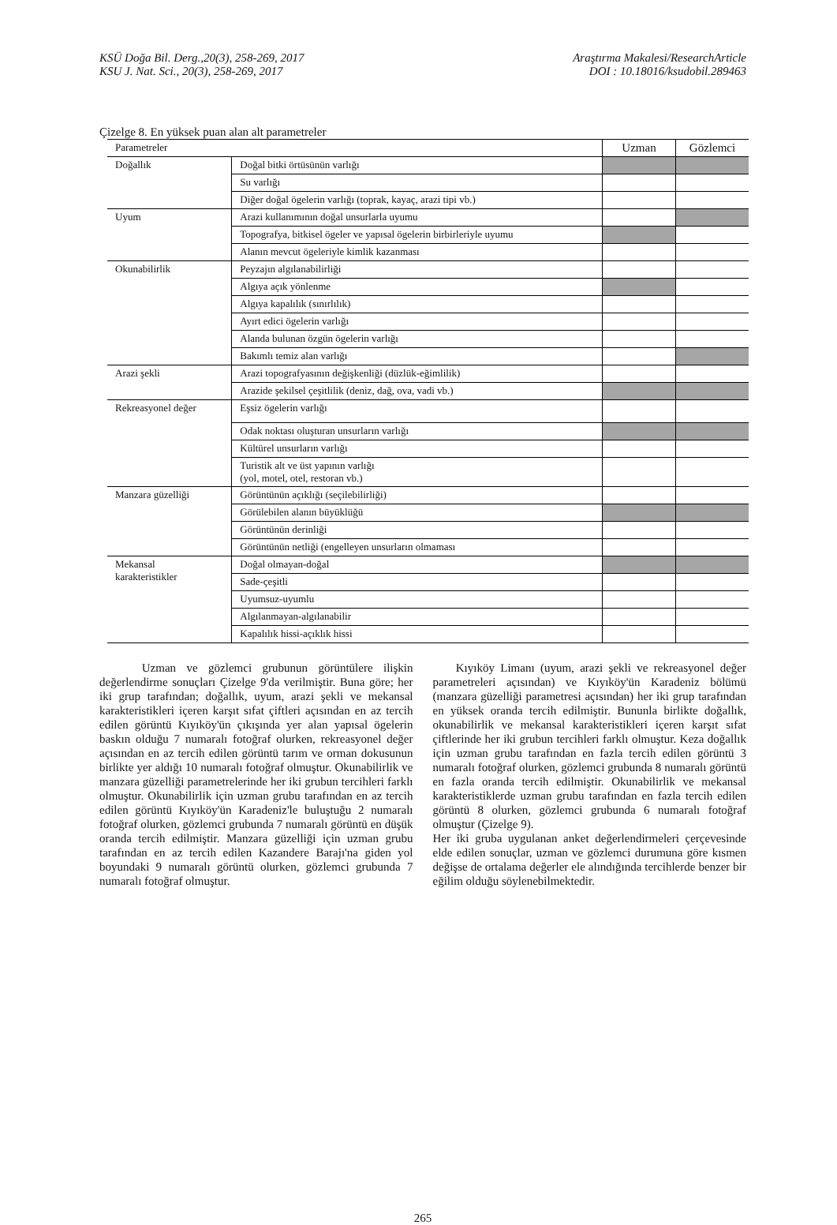KSÜ Doğa Bil. Derg.,20(3), 258-269, 2017
KSU J. Nat. Sci., 20(3), 258-269, 2017
Araştırma Makalesi/ResearchArticle
DOI : 10.18016/ksudobil.289463
Çizelge 8. En yüksek puan alan alt parametreler
| Parametreler | | Uzman | Gözlemci |
| --- | --- | --- | --- |
| Doğallık | Doğal bitki örtüsünün varlığı | | |
| | Su varlığı | | |
| | Diğer doğal ögelerin varlığı (toprak, kayaç, arazi tipi vb.) | | |
| Uyum | Arazi kullanımının doğal unsurlarla uyumu | | |
| | Topografya, bitkisel ögeler ve yapısal ögelerin birbirleriyle uyumu | | |
| | Alanın mevcut ögeleriyle kimlik kazanması | | |
| Okunabilirlik | Peyzajın algılanabilirliği | | |
| | Algıya açık yönlenme | | |
| | Algıya kapalılık (sınırlılık) | | |
| | Ayırt edici ögelerin varlığı | | |
| | Alanda bulunan özgün ögelerin varlığı | | |
| | Bakımlı temiz alan varlığı | | |
| Arazi şekli | Arazi topografyasının değişkenliği (düzlük-eğimlilik) | | |
| | Arazide şekilsel çeşitlilik (deniz, dağ, ova, vadi vb.) | | |
| Rekreasyonel değer | Eşsiz ögelerin varlığı | | |
| | Odak noktası oluşturan unsurların varlığı | | |
| | Kültürel unsurların varlığı | | |
| | Turistik alt ve üst yapının varlığı (yol, motel, otel, restoran vb.) | | |
| Manzara güzelliği | Görüntünün açıklığı (seçilebilirliği) | | |
| | Görülebilen alanın büyüklüğü | | |
| | Görüntünün derinliği | | |
| | Görüntünün netliği (engelleyen unsurların olmaması | | |
| Mekansal karakteristikler | Doğal olmayan-doğal | | |
| | Sade-çeşitli | | |
| | Uyumsuz-uyumlu | | |
| | Algılanmayan-algılanabilir | | |
| | Kapalılık hissi-açıklık hissi | | |
Uzman ve gözlemci grubunun görüntülere ilişkin değerlendirme sonuçları Çizelge 9'da verilmiştir. Buna göre; her iki grup tarafından; doğallık, uyum, arazi şekli ve mekansal karakteristikleri içeren karşıt sıfat çiftleri açısından en az tercih edilen görüntü Kıyıköy'ün çıkışında yer alan yapısal ögelerin baskın olduğu 7 numaralı fotoğraf olurken, rekreasyonel değer açısından en az tercih edilen görüntü tarım ve orman dokusunun birlikte yer aldığı 10 numaralı fotoğraf olmuştur. Okunabilirlik ve manzara güzelliği parametrelerinde her iki grubun tercihleri farklı olmuştur. Okunabilirlik için uzman grubu tarafından en az tercih edilen görüntü Kıyıköy'ün Karadeniz'le buluştuğu 2 numaralı fotoğraf olurken, gözlemci grubunda 7 numaralı görüntü en düşük oranda tercih edilmiştir. Manzara güzelliği için uzman grubu tarafından en az tercih edilen Kazandere Barajı'na giden yol boyundaki 9 numaralı görüntü olurken, gözlemci grubunda 7 numaralı fotoğraf olmuştur.
Kıyıköy Limanı (uyum, arazi şekli ve rekreasyonel değer parametreleri açısından) ve Kıyıköy'ün Karadeniz bölümü (manzara güzelliği parametresi açısından) her iki grup tarafından en yüksek oranda tercih edilmiştir. Bununla birlikte doğallık, okunabilirlik ve mekansal karakteristikleri içeren karşıt sıfat çiftlerinde her iki grubun tercihleri farklı olmuştur. Keza doğallık için uzman grubu tarafından en fazla tercih edilen görüntü 3 numaralı fotoğraf olurken, gözlemci grubunda 8 numaralı görüntü en fazla oranda tercih edilmiştir. Okunabilirlik ve mekansal karakteristiklerde uzman grubu tarafından en fazla tercih edilen görüntü 8 olurken, gözlemci grubunda 6 numaralı fotoğraf olmuştur (Çizelge 9).
Her iki gruba uygulanan anket değerlendirmeleri çerçevesinde elde edilen sonuçlar, uzman ve gözlemci durumuna göre kısmen değişse de ortalama değerler ele alındığında tercihlerde benzer bir eğilim olduğu söylenebilmektedir.
265